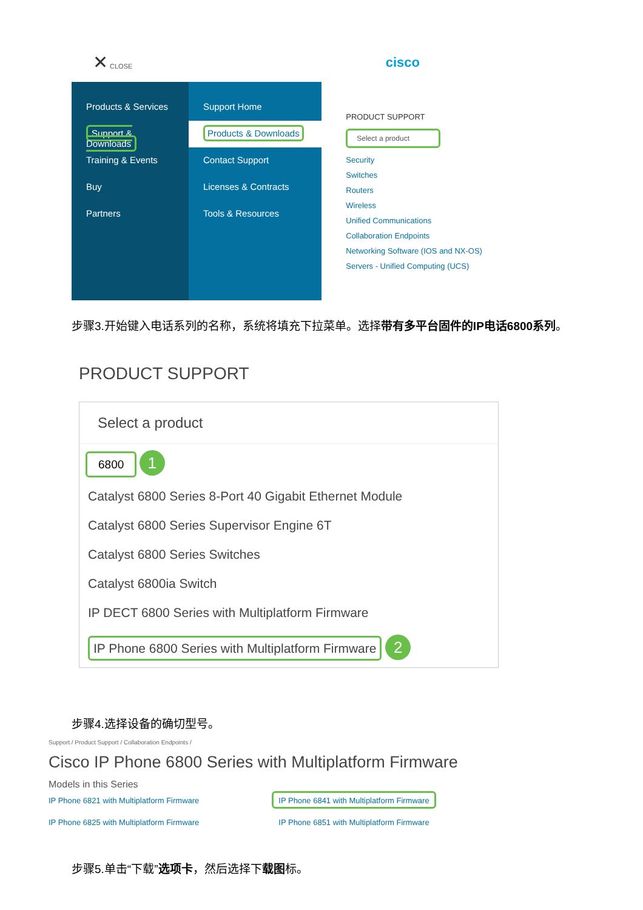✕ CLOSE cisco
Products & Services
Support & Downloads
Training & Events
Buy
Partners
Support Home
Products & Downloads
Contact Support
Licenses & Contracts
Tools & Resources
PRODUCT SUPPORT
Select a product
Security
Switches
Routers
Wireless
Unified Communications
Collaboration Endpoints
Networking Software (IOS and NX-OS)
Servers - Unified Computing (UCS)
步骤3.开始键入电话系列的名称，系统将填充下拉菜单。选择带有多平台固件的IP电话6800系列。
PRODUCT SUPPORT
Select a product
6800 1
Catalyst 6800 Series 8-Port 40 Gigabit Ethernet Module
Catalyst 6800 Series Supervisor Engine 6T
Catalyst 6800 Series Switches
Catalyst 6800ia Switch
IP DECT 6800 Series with Multiplatform Firmware
IP Phone 6800 Series with Multiplatform Firmware 2
步骤4.选择设备的确切型号。
Support / Product Support / Collaboration Endpoints /
Cisco IP Phone 6800 Series with Multiplatform Firmware
Models in this Series
IP Phone 6821 with Multiplatform Firmware
IP Phone 6825 with Multiplatform Firmware
IP Phone 6841 with Multiplatform Firmware
IP Phone 6851 with Multiplatform Firmware
步骤5.单击“下载”选项卡，然后选择下载图标。